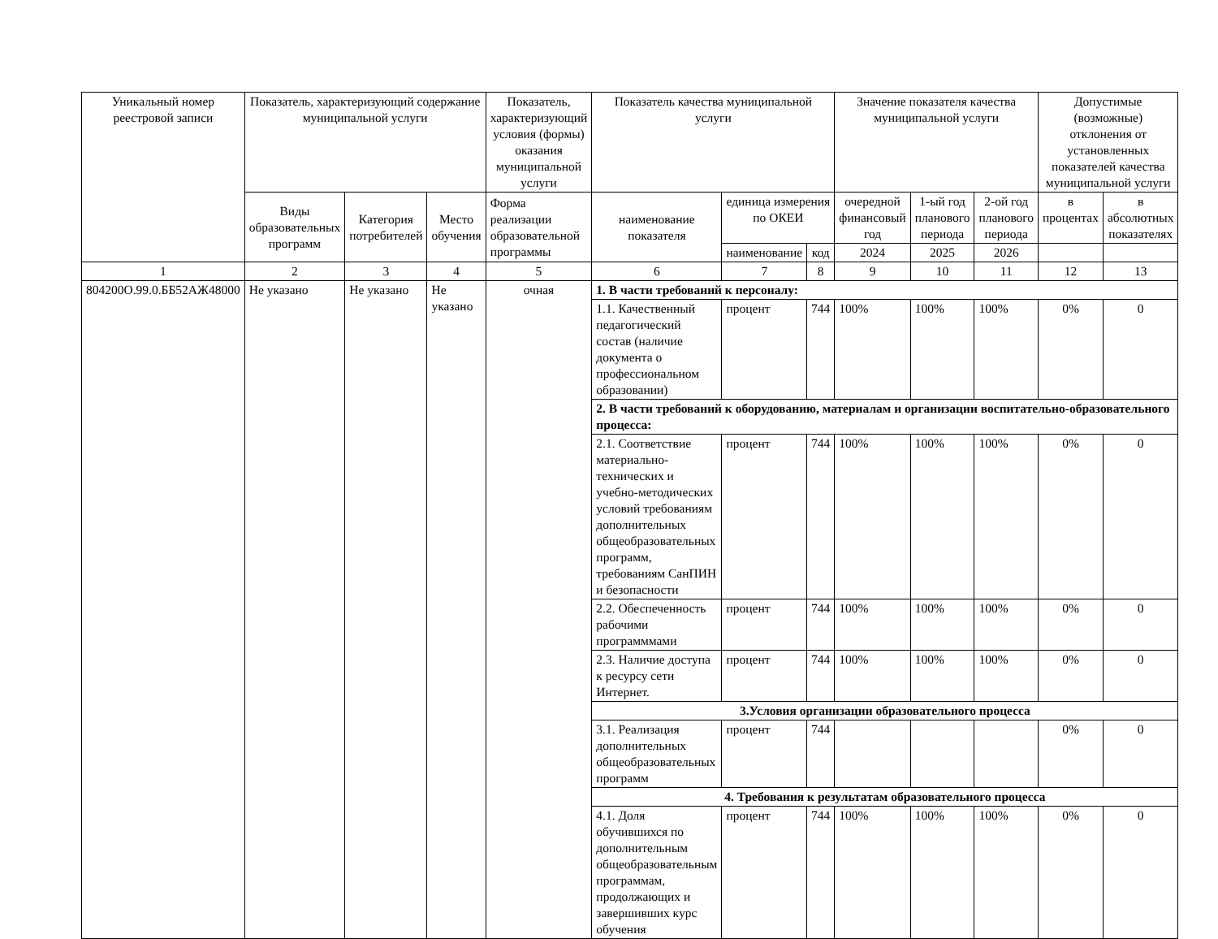| Уникальный номер реестровой записи | Показатель, характеризующий содержание муниципальной услуги | | | Показатель, характеризующий условия (формы) оказания муниципальной услуги | Показатель качества муниципальной услуги | | | Значение показателя качества муниципальной услуги | | | Допустимые (возможные) отклонения от установленных показателей качества муниципальной услуги | |
| --- | --- | --- | --- | --- | --- | --- | --- | --- | --- | --- | --- | --- |
| | Виды образовательных программ | Категория потребителей | Место обучения | Форма реализации образовательной программы | наименование показателя | единица измерения по ОКЕИ | | очередной финансовый год | 1-ый год планового периода | 2-ой год планового периода | в процентах | в абсолютных показателях |
| | | | | | | наименование | код | 2024 | 2025 | 2026 | | |
| 1 | 2 | 3 | 4 | 5 | 6 | 7 | 8 | 9 | 10 | 11 | 12 | 13 |
| 804200О.99.0.ББ52АЖ48000 | Не указано | Не указано | Не указано | очная | 1. В части требований к персоналу: | | | | | | | |
| | | | | | 1.1. Качественный педагогический состав (наличие документа о профессиональном образовании) | процент | 744 | 100% | 100% | 100% | 0% | 0 |
| | | | | | 2. В части требований к оборудованию, материалам и организации воспитательно-образовательного процесса: | | | | | | | |
| | | | | | 2.1. Соответствие материально-технических и учебно-методических условий требованиям дополнительных общеобразовательных программ, требованиям СанПИН и безопасности | процент | 744 | 100% | 100% | 100% | 0% | 0 |
| | | | | | 2.2. Обеспеченность рабочими программмами | процент | 744 | 100% | 100% | 100% | 0% | 0 |
| | | | | | 2.3. Наличие доступа к ресурсу сети Интернет. | процент | 744 | 100% | 100% | 100% | 0% | 0 |
| | | | | | 3.Условия организации образовательного процесса | | | | | | | |
| | | | | | 3.1. Реализация дополнительных общеобразовательных программ | процент | 744 | | | | 0% | 0 |
| | | | | | 4. Требования к результатам образовательного процесса | | | | | | | |
| | | | | | 4.1. Доля обучившихся по дополнительным общеобразовательным программам, продолжающих и завершивших курс обучения | процент | 744 | 100% | 100% | 100% | 0% | 0 |